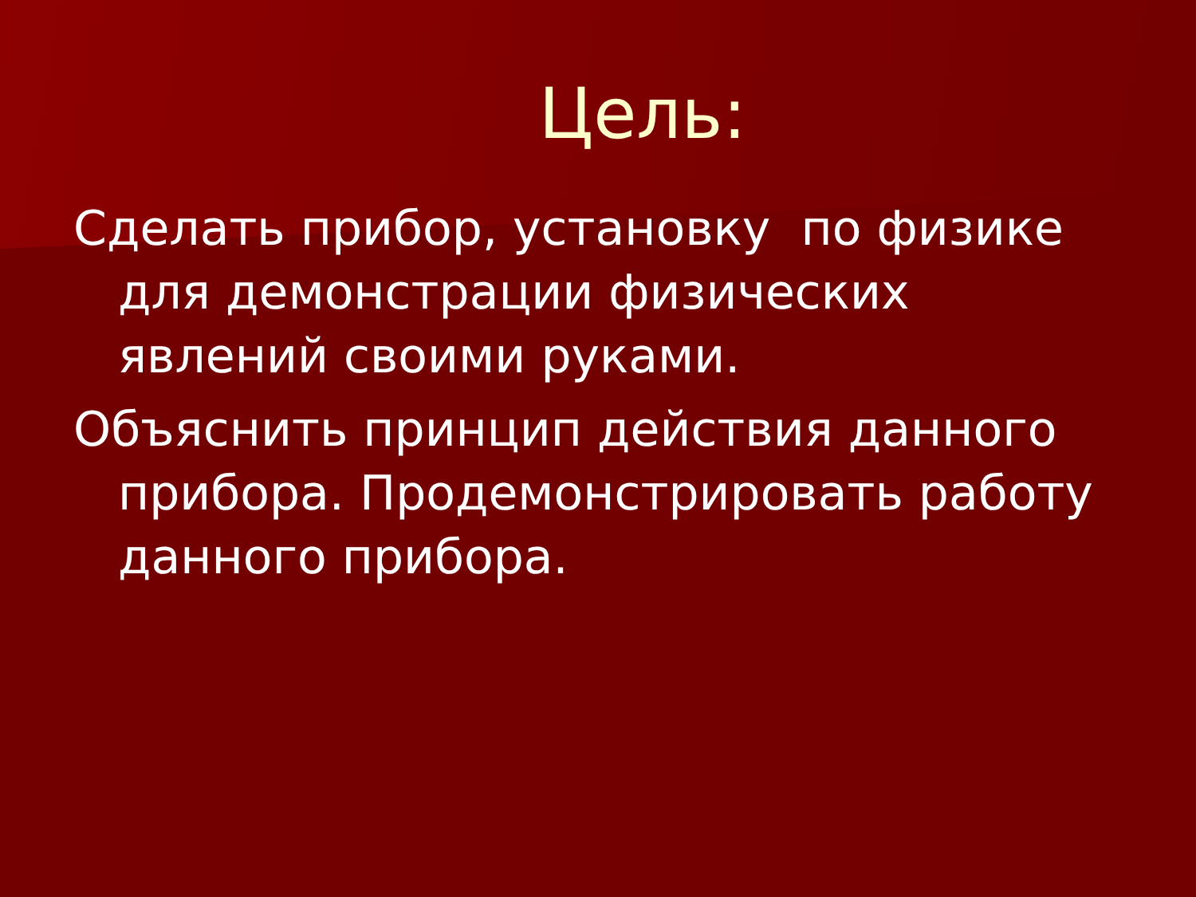Цель:
Сделать прибор, установку по физике для демонстрации физических явлений своими руками.
Объяснить принцип действия данного прибора. Продемонстрировать работу данного прибора.